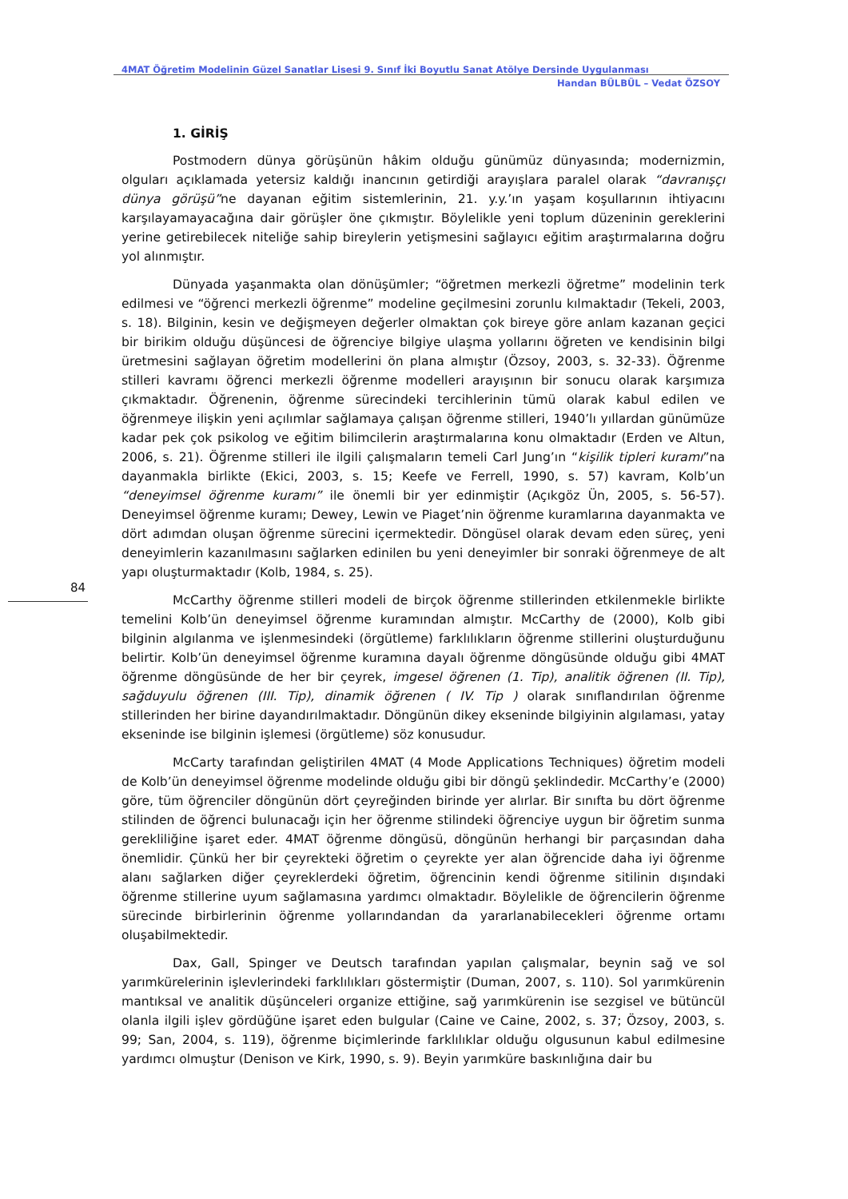4MAT Öğretim Modelinin Güzel Sanatlar Lisesi 9. Sınıf İki Boyutlu Sanat Atölye Dersinde Uygulanması
Handan BÜLBÜL – Vedat ÖZSOY
84
1. GİRİŞ
Postmodern dünya görüşünün hâkim olduğu günümüz dünyasında; modernizmin, olguları açıklamada yetersiz kaldığı inancının getirdiği arayışlara paralel olarak “davranışçı dünya görüşü”ne dayanan eğitim sistemlerinin, 21. y.y.’ın yaşam koşullarının ihtiyacını karşılayamayacağına dair görüşler öne çıkmıştır. Böylelikle yeni toplum düzeninin gereklerini yerine getirebilecek niteliğe sahip bireylerin yetişmesini sağlayıcı eğitim araştırmalarına doğru yol alınmıştır.
Dünyada yaşanmakta olan dönüşümler; “öğretmen merkezli öğretme” modelinin terk edilmesi ve “öğrenci merkezli öğrenme” modeline geçilmesini zorunlu kılmaktadır (Tekeli, 2003, s. 18). Bilginin, kesin ve değişmeyen değerler olmaktan çok bireye göre anlam kazanan geçici bir birikim olduğu düşüncesi de öğrenciye bilgiye ulaşma yollarını öğreten ve kendisinin bilgi üretmesini sağlayan öğretim modellerini ön plana almıştır (Özsoy, 2003, s. 32-33). Öğrenme stilleri kavramı öğrenci merkezli öğrenme modelleri arayışının bir sonucu olarak karşımıza çıkmaktadır. Öğrenenin, öğrenme sürecindeki tercihlerinin tümü olarak kabul edilen ve öğrenmeye ilişkin yeni açılımlar sağlamaya çalışan öğrenme stilleri, 1940’lı yıllardan günümüze kadar pek çok psikolog ve eğitim bilimcilerin araştırmalarına konu olmaktadır (Erden ve Altun, 2006, s. 21). Öğrenme stilleri ile ilgili çalışmaların temeli Carl Jung’ın “kişilik tipleri kuramı”na dayanmakla birlikte (Ekici, 2003, s. 15; Keefe ve Ferrell, 1990, s. 57) kavram, Kolb’un “deneyimsel öğrenme kuramı” ile önemli bir yer edinmiştir (Açıkgöz Ün, 2005, s. 56-57). Deneyimsel öğrenme kuramı; Dewey, Lewin ve Piaget’nin öğrenme kuramlarına dayanmakta ve dört adımdan oluşan öğrenme sürecini içermektedir. Döngüsel olarak devam eden süreç, yeni deneyimlerin kazanılmasını sağlarken edinilen bu yeni deneyimler bir sonraki öğrenmeye de alt yapı oluşturmaktadır (Kolb, 1984, s. 25).
McCarthy öğrenme stilleri modeli de birçok öğrenme stillerinden etkilenmekle birlikte temelini Kolb’ün deneyimsel öğrenme kuramından almıştır. McCarthy de (2000), Kolb gibi bilginin algılanma ve işlenmesindeki (örgütleme) farklılıkların öğrenme stillerini oluşturduğunu belirtir. Kolb’ün deneyimsel öğrenme kuramına dayalı öğrenme döngüsünde olduğu gibi 4MAT öğrenme döngüsünde de her bir çeyrek, imgesel öğrenen (1. Tip), analitik öğrenen (II. Tip), sağduyulu öğrenen (III. Tip), dinamik öğrenen ( IV. Tip ) olarak sınıflandırılan öğrenme stillerinden her birine dayandırılmaktadır. Döngünün dikey ekseninde bilgiyinin algılaması, yatay ekseninde ise bilginin işlemesi (örgütleme) söz konusudur.
McCarty tarafından geliştirilen 4MAT (4 Mode Applications Techniques) öğretim modeli de Kolb’ün deneyimsel öğrenme modelinde olduğu gibi bir döngü şeklindedir. McCarthy’e (2000) göre, tüm öğrenciler döngünün dört çeyreğinden birinde yer alırlar. Bir sınıfta bu dört öğrenme stilinden de öğrenci bulunacağı için her öğrenme stilindeki öğrenciye uygun bir öğretim sunma gerekliliğine işaret eder. 4MAT öğrenme döngüsü, döngünün herhangi bir parçasından daha önemlidir. Çünkü her bir çeyrekteki öğretim o çeyrekte yer alan öğrencide daha iyi öğrenme alanı sağlarken diğer çeyreklerdeki öğretim, öğrencinin kendi öğrenme sitilinin dışındaki öğrenme stillerine uyum sağlamasına yardımcı olmaktadır. Böylelikle de öğrencilerin öğrenme sürecinde birbirlerinin öğrenme yollarındandan da yararlanabilecekleri öğrenme ortamı oluşabilmektedir.
Dax, Gall, Spinger ve Deutsch tarafından yapılan çalışmalar, beynin sağ ve sol yarımkürelerinin işlevlerindeki farklılıkları göstermiştir (Duman, 2007, s. 110). Sol yarımkürenin mantıksal ve analitik düşünceleri organize ettiğine, sağ yarımkürenin ise sezgisel ve bütüncül olanla ilgili işlev gördüğüne işaret eden bulgular (Caine ve Caine, 2002, s. 37; Özsoy, 2003, s. 99; San, 2004, s. 119), öğrenme biçimlerinde farklılıklar olduğu olgusunun kabul edilmesine yardımcı olmuştur (Denison ve Kirk, 1990, s. 9). Beyin yarımküre baskınlığına dair bu